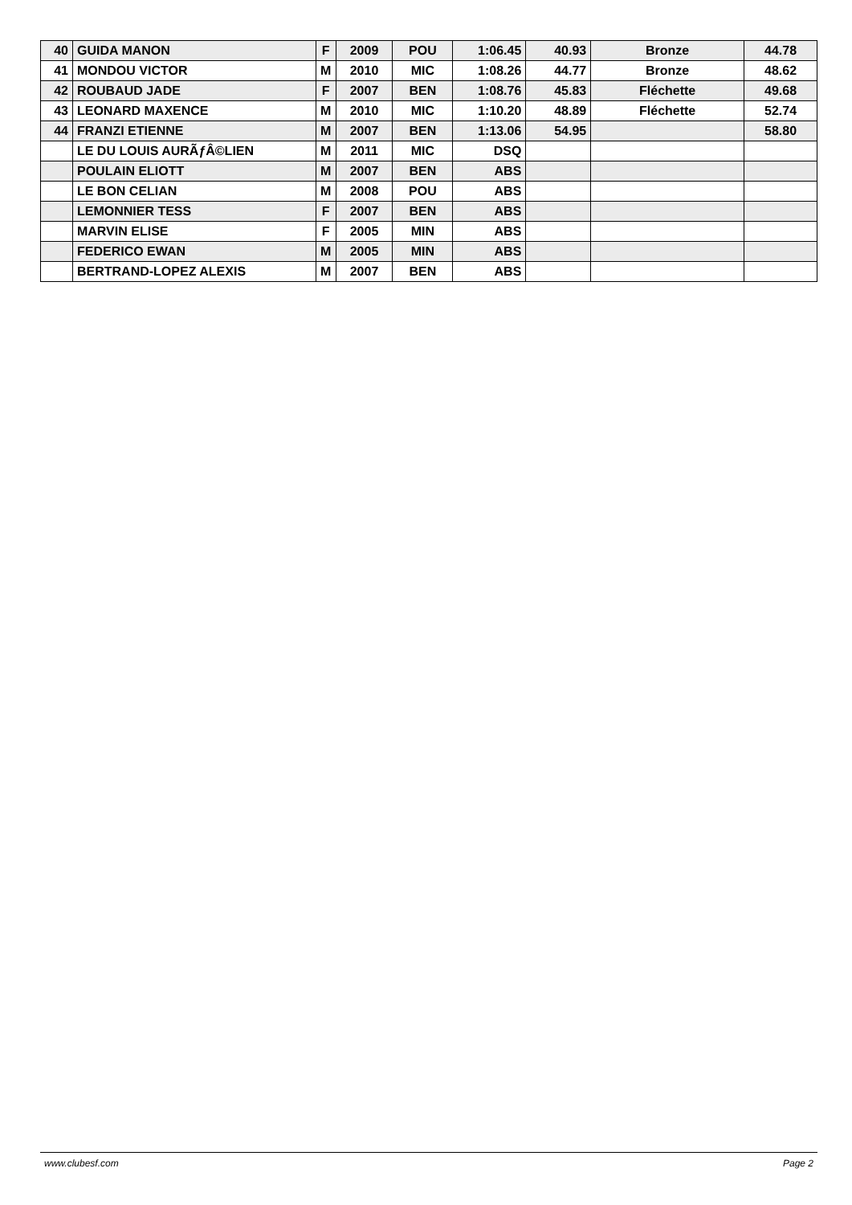| 40 | GUIDA MANON | F | 2009 | POU | 1:06.45 | 40.93 | Bronze | 44.78 |
| 41 | MONDOU VICTOR | M | 2010 | MIC | 1:08.26 | 44.77 | Bronze | 48.62 |
| 42 | ROUBAUD JADE | F | 2007 | BEN | 1:08.76 | 45.83 | Fléchette | 49.68 |
| 43 | LEONARD MAXENCE | M | 2010 | MIC | 1:10.20 | 48.89 | Fléchette | 52.74 |
| 44 | FRANZI ETIENNE | M | 2007 | BEN | 1:13.06 | 54.95 | | 58.80 |
| | LE DU LOUIS AURÃƒÂ©LIEN | M | 2011 | MIC | DSQ | | | |
| | POULAIN ELIOTT | M | 2007 | BEN | ABS | | | |
| | LE BON CELIAN | M | 2008 | POU | ABS | | | |
| | LEMONNIER TESS | F | 2007 | BEN | ABS | | | |
| | MARVIN ELISE | F | 2005 | MIN | ABS | | | |
| | FEDERICO EWAN | M | 2005 | MIN | ABS | | | |
| | BERTRAND-LOPEZ ALEXIS | M | 2007 | BEN | ABS | | | |
www.clubesf.com Page 2